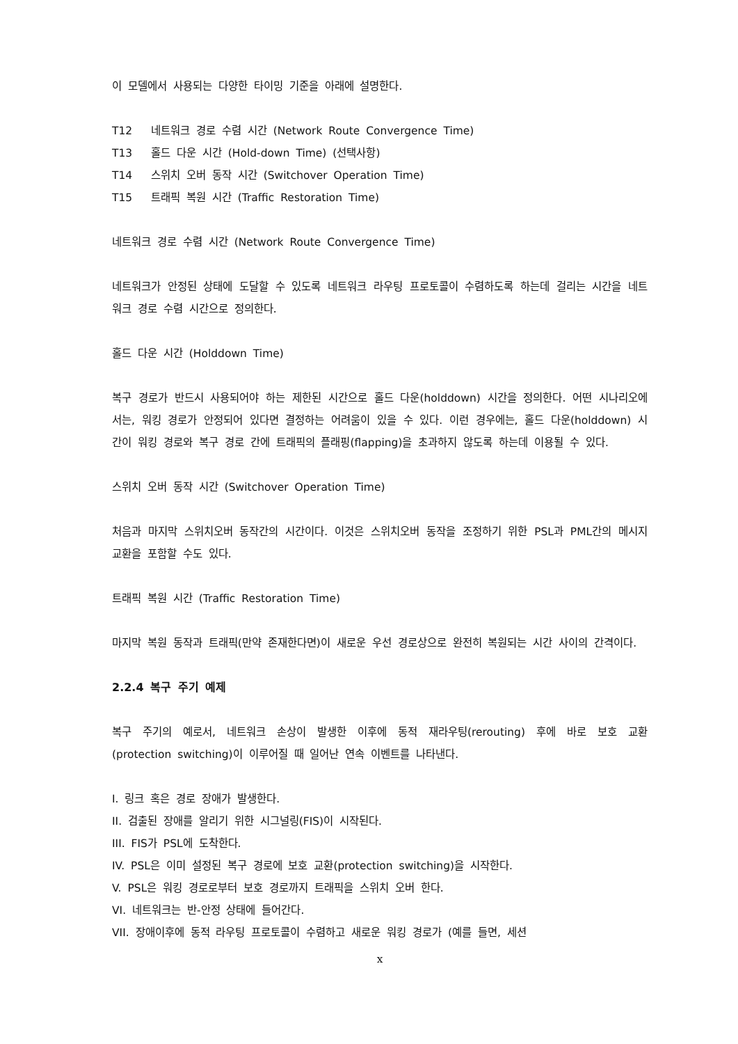이 모델에서 사용되는 다양한 타이밍 기준을 아래에 설명한다.
T12 네트워크 경로 수렴 시간 (Network Route Convergence Time)
T13 홀드 다운 시간 (Hold-down Time) (선택사항)
T14 스위치 오버 동작 시간 (Switchover Operation Time)
T15 트래픽 복원 시간 (Traffic Restoration Time)
네트워크 경로 수렴 시간 (Network Route Convergence Time)
네트워크가 안정된 상태에 도달할 수 있도록 네트워크 라우팅 프로토콜이 수렴하도록 하는데 걸리는 시간을 네트워크 경로 수렴 시간으로 정의한다.
홀드 다운 시간 (Holddown Time)
복구 경로가 반드시 사용되어야 하는 제한된 시간으로 홀드 다운(holddown) 시간을 정의한다. 어떤 시나리오에서는, 워킹 경로가 안정되어 있다면 결정하는 어려움이 있을 수 있다. 이런 경우에는, 홀드 다운(holddown) 시간이 워킹 경로와 복구 경로 간에 트래픽의 플래핑(flapping)을 초과하지 않도록 하는데 이용될 수 있다.
스위치 오버 동작 시간 (Switchover Operation Time)
처음과 마지막 스위치오버 동작간의 시간이다. 이것은 스위치오버 동작을 조정하기 위한 PSL과 PML간의 메시지 교환을 포함할 수도 있다.
트래픽 복원 시간 (Traffic Restoration Time)
마지막 복원 동작과 트래픽(만약 존재한다면)이 새로운 우선 경로상으로 완전히 복원되는 시간 사이의 간격이다.
2.2.4 복구 주기 예제
복구 주기의 예로서, 네트워크 손상이 발생한 이후에 동적 재라우팅(rerouting) 후에 바로 보호 교환(protection switching)이 이루어질 때 일어난 연속 이벤트를 나타낸다.
I. 링크 혹은 경로 장애가 발생한다.
II. 검출된 장애를 알리기 위한 시그널링(FIS)이 시작된다.
III. FIS가 PSL에 도착한다.
IV. PSL은 이미 설정된 복구 경로에 보호 교환(protection switching)을 시작한다.
V. PSL은 워킹 경로로부터 보호 경로까지 트래픽을 스위치 오버 한다.
VI. 네트워크는 반-안정 상태에 들어간다.
VII. 장애이후에 동적 라우팅 프로토콜이 수렴하고 새로운 워킹 경로가 (예를 들면, 세션
x